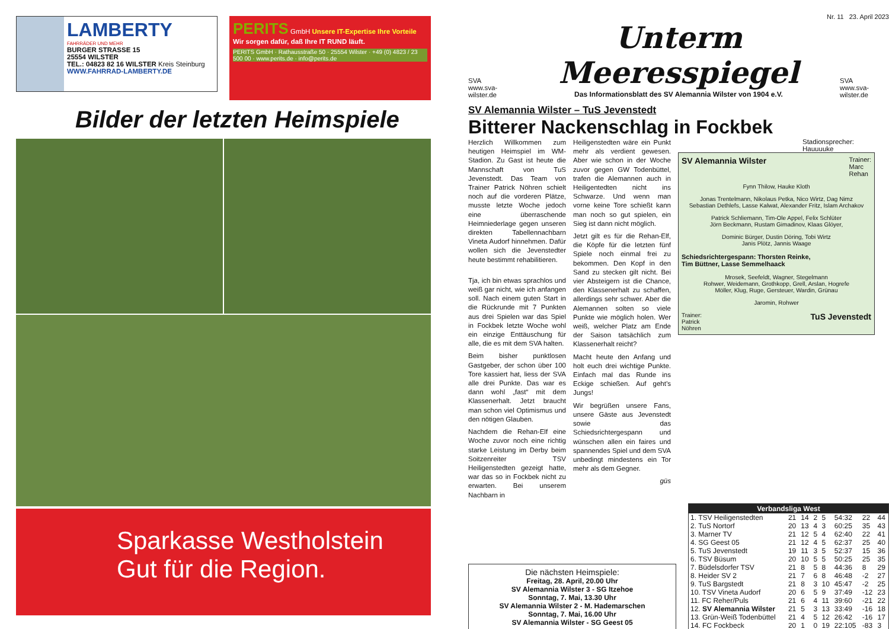LAMBERTY
FAHRRÄDER UND MEHR
BURGER STRASSE 15
25554 WILSTER
TEL.: 04823 82 16 WILSTER Kreis Steinburg
WWW.FAHRRAD-LAMBERTY.DE
PERITS GmbH Unsere IT-Expertise Ihre Vorteile
Wir sorgen dafür, daß Ihre IT RUND läuft.
PERITS GmbH · Rathausstraße 50 · 25554 Wilster · +49 (0) 4823 / 23 500 00 · www.perits.de · info@perits.de
Bilder der letzten Heimspiele
Sparkasse Westholstein
Gut für die Region.
Nr. 11 23. April 2023
SVA
www.sva-wilster.de
Unterm Meeresspiegel
Das Informationsblatt des SV Alemannia Wilster von 1904 e.V.
SVA
www.sva-wilster.de
SV Alemannia Wilster – TuS Jevenstedt
Bitterer Nackenschlag in Fockbek
Herzlich Willkommen zum heutigen Heimspiel im WM-Stadion. Zu Gast ist heute die Mannschaft von TuS Jevenstedt. Das Team von Trainer Patrick Nöhren schielt noch auf die vorderen Plätze, musste letzte Woche jedoch eine überraschende Heimniederlage gegen unseren direkten Tabellennachbarn Vineta Audorf hinnehmen. Dafür wollen sich die Jevenstedter heute bestimmt rehabilitieren.
Tja, ich bin etwas sprachlos und weiß gar nicht, wie ich anfangen soll. Nach einem guten Start in die Rückrunde mit 7 Punkten aus drei Spielen war das Spiel in Fockbek letzte Woche wohl ein einzige Enttäuschung für alle, die es mit dem SVA halten.
Beim bisher punktlosen Gastgeber, der schon über 100 Tore kassiert hat, liess der SVA alle drei Punkte. Das war es dann wohl „fast“ mit dem Klassenerhalt. Jetzt braucht man schon viel Optimismus und den nötigen Glauben.
Nachdem die Rehan-Elf eine Woche zuvor noch eine richtig starke Leistung im Derby beim Soitzenreiter TSV Heiligenstedten gezeigt hatte, war das so in Fockbek nicht zu erwarten. Bei unserem Nachbarn in
Heiligenstedten wäre ein Punkt mehr als verdient gewesen. Aber wie schon in der Woche zuvor gegen GW Todenbüttel, trafen die Alemannen auch in Heiligentedten nicht ins Schwarze. Und wenn man vorne keine Tore schießt kann man noch so gut spielen, ein Sieg ist dann nicht möglich.
Jetzt gilt es für die Rehan-Elf, die Köpfe für die letzten fünf Spiele noch einmal frei zu bekommen. Den Kopf in den Sand zu stecken gilt nicht. Bei vier Absteigern ist die Chance, den Klassenerhalt zu schaffen, allerdings sehr schwer. Aber die Alemannen solten so viele Punkte wie möglich holen. Wer weiß, welcher Platz am Ende der Saison tatsächlich zum Klassenerhalt reicht?
Macht heute den Anfang und holt euch drei wichtige Punkte. Einfach mal das Runde ins Eckige schießen. Auf geht’s Jungs!
Wir begrüßen unsere Fans, unsere Gäste aus Jevenstedt sowie das Schiedsrichtergespann und wünschen allen ein faires und spannendes Spiel und dem SVA unbedingt mindestens ein Tor mehr als dem Gegner.
güs
Stadionsprecher:
Hauuuuke
SV Alemannia Wilster Trainer:
Marc
Rehan
Fynn Thilow, Hauke Kloth
Jonas Trentelmann, Nikolaus Petka, Nico Wirtz, Dag Nimz
Sebastian Dethlefs, Lasse Kalwat, Alexander Fritz, Islam Archakov
Patrick Schliemann, Tim-Ole Appel, Felix Schlüter
Jörn Beckmann, Rustam Gimadinov, Klaas Glöyer,
Dominic Bürger, Dustin Döring, Tobi Wirtz
Janis Plötz, Jannis Waage
Schiedsrichtergespann: Thorsten Reinke,
Tim Büttner, Lasse Semmelhaack
Mrosek, Seefeldt, Wagner, Stegelmann
Rohwer, Weidemann, Grothkopp, Grell, Arslan, Hogrefe
Möller, Klug, Ruge, Gersteuer, Wardin, Grünau
Jaromin, Rohwer
Trainer:
Patrick
Nöhren TuS Jevenstedt
Die nächsten Heimspiele:
Freitag, 28. April, 20.00 Uhr
SV Alemannia Wilster 3 - SG Itzehoe
Sonntag, 7. Mai, 13.30 Uhr
SV Alemannia Wilster 2 - M. Hademarschen
Sonntag, 7. Mai, 16.00 Uhr
SV Alemannia Wilster - SG Geest 05
| Verbandsliga West | | | | | | | |
| --- | --- | --- | --- | --- | --- | --- | --- |
| 1. TSV Heiligenstedten | 21 | 14 | 2 | 5 | 54:32 | 22 | 44 |
| 2. TuS Nortorf | 20 | 13 | 4 | 3 | 60:25 | 35 | 43 |
| 3. Marner TV | 21 | 12 | 5 | 4 | 62:40 | 22 | 41 |
| 4. SG Geest 05 | 21 | 12 | 4 | 5 | 62:37 | 25 | 40 |
| 5. TuS Jevenstedt | 19 | 11 | 3 | 5 | 52:37 | 15 | 36 |
| 6. TSV Büsum | 20 | 10 | 5 | 5 | 50:25 | 25 | 35 |
| 7. Büdelsdorfer TSV | 21 | 8 | 5 | 8 | 44:36 | 8 | 29 |
| 8. Heider SV 2 | 21 | 7 | 6 | 8 | 46:48 | -2 | 27 |
| 9. TuS Bargstedt | 21 | 8 | 3 | 10 | 45:47 | -2 | 25 |
| 10. TSV Vineta Audorf | 20 | 6 | 5 | 9 | 37:49 | -12 | 23 |
| 11. FC Reher/Puls | 21 | 6 | 4 | 11 | 39:60 | -21 | 22 |
| 12. SV Alemannia Wilster | 21 | 5 | 3 | 13 | 33:49 | -16 | 18 |
| 13. Grün-Weiß Todenbüttel | 21 | 4 | 5 | 12 | 26:42 | -16 | 17 |
| 14. FC Fockbeck | 20 | 1 | 0 | 19 | 22:105 | -83 | 3 |